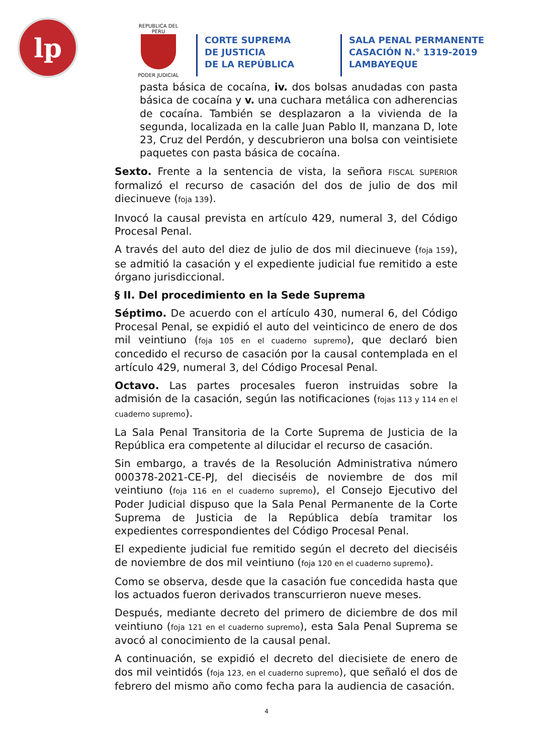lp
REPUBLICA DEL PERU
PODER JUDICIAL
CORTE SUPREMA
DE JUSTICIA
DE LA REPÚBLICA
SALA PENAL PERMANENTE
CASACIÓN N.° 1319-2019
LAMBAYEQUE
pasta básica de cocaína, iv. dos bolsas anudadas con pasta básica de cocaína y v. una cuchara metálica con adherencias de cocaína. También se desplazaron a la vivienda de la segunda, localizada en la calle Juan Pablo II, manzana D, lote 23, Cruz del Perdón, y descubrieron una bolsa con veintisiete paquetes con pasta básica de cocaína.
Sexto. Frente a la sentencia de vista, la señora FISCAL SUPERIOR formalizó el recurso de casación del dos de julio de dos mil diecinueve (foja 139).
Invocó la causal prevista en artículo 429, numeral 3, del Código Procesal Penal.
A través del auto del diez de julio de dos mil diecinueve (foja 159), se admitió la casación y el expediente judicial fue remitido a este órgano jurisdiccional.
§ II. Del procedimiento en la Sede Suprema
Séptimo. De acuerdo con el artículo 430, numeral 6, del Código Procesal Penal, se expidió el auto del veinticinco de enero de dos mil veintiuno (foja 105 en el cuaderno supremo), que declaró bien concedido el recurso de casación por la causal contemplada en el artículo 429, numeral 3, del Código Procesal Penal.
Octavo. Las partes procesales fueron instruidas sobre la admisión de la casación, según las notificaciones (fojas 113 y 114 en el cuaderno supremo).
La Sala Penal Transitoria de la Corte Suprema de Justicia de la República era competente al dilucidar el recurso de casación.
Sin embargo, a través de la Resolución Administrativa número 000378-2021-CE-PJ, del dieciséis de noviembre de dos mil veintiuno (foja 116 en el cuaderno supremo), el Consejo Ejecutivo del Poder Judicial dispuso que la Sala Penal Permanente de la Corte Suprema de Justicia de la República debía tramitar los expedientes correspondientes del Código Procesal Penal.
El expediente judicial fue remitido según el decreto del dieciséis de noviembre de dos mil veintiuno (foja 120 en el cuaderno supremo).
Como se observa, desde que la casación fue concedida hasta que los actuados fueron derivados transcurrieron nueve meses.
Después, mediante decreto del primero de diciembre de dos mil veintiuno (foja 121 en el cuaderno supremo), esta Sala Penal Suprema se avocó al conocimiento de la causal penal.
A continuación, se expidió el decreto del diecisiete de enero de dos mil veintidós (foja 123, en el cuaderno supremo), que señaló el dos de febrero del mismo año como fecha para la audiencia de casación.
4